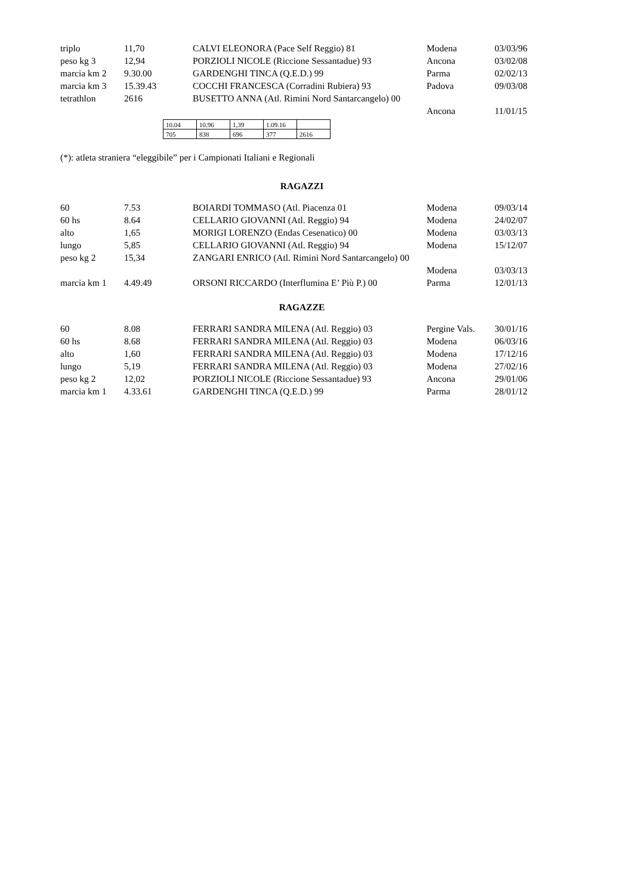| triplo | 11,70 | CALVI ELEONORA (Pace Self Reggio) 81 | Modena | 03/03/96 |
| peso kg 3 | 12,94 | PORZIOLI NICOLE (Riccione Sessantadue) 93 | Ancona | 03/02/08 |
| marcia km 2 | 9.30.00 | GARDENGHI TINCA (Q.E.D.) 99 | Parma | 02/02/13 |
| marcia km 3 | 15.39.43 | COCCHI FRANCESCA (Corradini Rubiera) 93 | Padova | 09/03/08 |
| tetrathlon | 2616 | BUSETTO ANNA (Atl. Rimini Nord Santarcangelo) 00 | | |
| | | | Ancona | 11/01/15 |
| 10.04 | 10.96 | 1,39 | 1.09.16 | |
| 705 | 838 | 696 | 377 | 2616 |
(*): atleta straniera “eleggibile” per i Campionati Italiani e Regionali
RAGAZZI
| 60 | 7.53 | BOIARDI TOMMASO (Atl. Piacenza 01 | Modena | 09/03/14 |
| 60 hs | 8.64 | CELLARIO GIOVANNI (Atl. Reggio) 94 | Modena | 24/02/07 |
| alto | 1,65 | MORIGI LORENZO (Endas Cesenatico) 00 | Modena | 03/03/13 |
| lungo | 5,85 | CELLARIO GIOVANNI (Atl. Reggio) 94 | Modena | 15/12/07 |
| peso kg 2 | 15,34 | ZANGARI ENRICO (Atl. Rimini Nord Santarcangelo) 00 | | |
| | | | Modena | 03/03/13 |
| marcia km 1 | 4.49.49 | ORSONI RICCARDO (Interflumina E’ Più P.) 00 | Parma | 12/01/13 |
RAGAZZE
| 60 | 8.08 | FERRARI SANDRA MILENA (Atl. Reggio) 03 | Pergine Vals. | 30/01/16 |
| 60 hs | 8.68 | FERRARI SANDRA MILENA (Atl. Reggio) 03 | Modena | 06/03/16 |
| alto | 1,60 | FERRARI SANDRA MILENA (Atl. Reggio) 03 | Modena | 17/12/16 |
| lungo | 5,19 | FERRARI SANDRA MILENA (Atl. Reggio) 03 | Modena | 27/02/16 |
| peso kg 2 | 12,02 | PORZIOLI NICOLE (Riccione Sessantadue) 93 | Ancona | 29/01/06 |
| marcia km 1 | 4.33.61 | GARDENGHI TINCA (Q.E.D.) 99 | Parma | 28/01/12 |